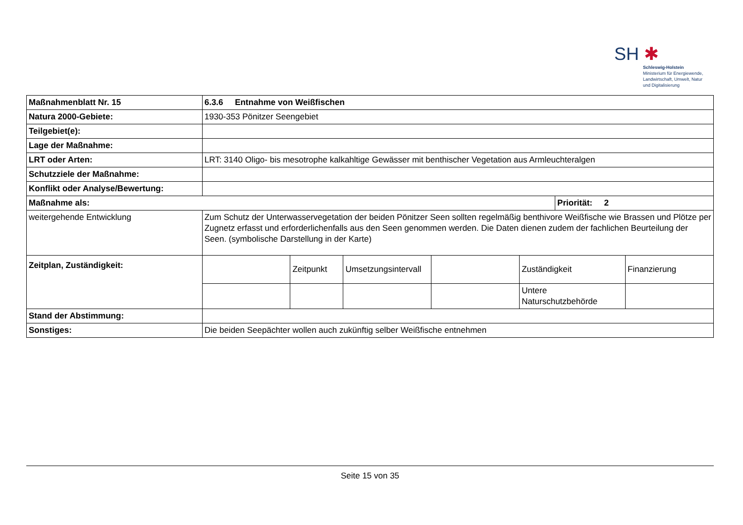SH ✱
Schleswig-Holstein
Ministerium für Energiewende,
Landwirtschaft, Umwelt, Natur
und Digitalisierung
| Maßnahmenblatt Nr. 15 | 6.3.6 Entnahme von Weißfischen | | | | | | |
| Natura 2000-Gebiete: | 1930-353 Pönitzer Seengebiet | | | | | | |
| Teilgebiet(e): | | | | | | | |
| Lage der Maßnahme: | | | | | | | |
| LRT oder Arten: | LRT: 3140 Oligo- bis mesotrophe kalkahltige Gewässer mit benthischer Vegetation aus Armleuchteralgen | | | | | | |
| Schutzziele der Maßnahme: | | | | | | | |
| Konflikt oder Analyse/Bewertung: | | | | | | | |
| Maßnahme als: | | | | | | Priorität: 2 | |
| weitergehende Entwicklung | Zum Schutz der Unterwasservegetation der beiden Pönitzer Seen sollten regelmäßig benthivore Weißfische wie Brassen und Plötze per Zugnetz erfasst und erforderlichenfalls aus den Seen genommen werden. Die Daten dienen zudem der fachlichen Beurteilung der Seen. (symbolische Darstellung in der Karte) | | | | | | |
| Zeitplan, Zuständigkeit: | | Zeitpunkt | Umsetzungsintervall | | Zuständigkeit | | Finanzierung |
| | | | | | Untere Naturschutzbehörde | | |
| Stand der Abstimmung: | | | | | | | |
| Sonstiges: | Die beiden Seepächter wollen auch zukünftig selber Weißfische entnehmen | | | | | | |
Seite 15 von 35